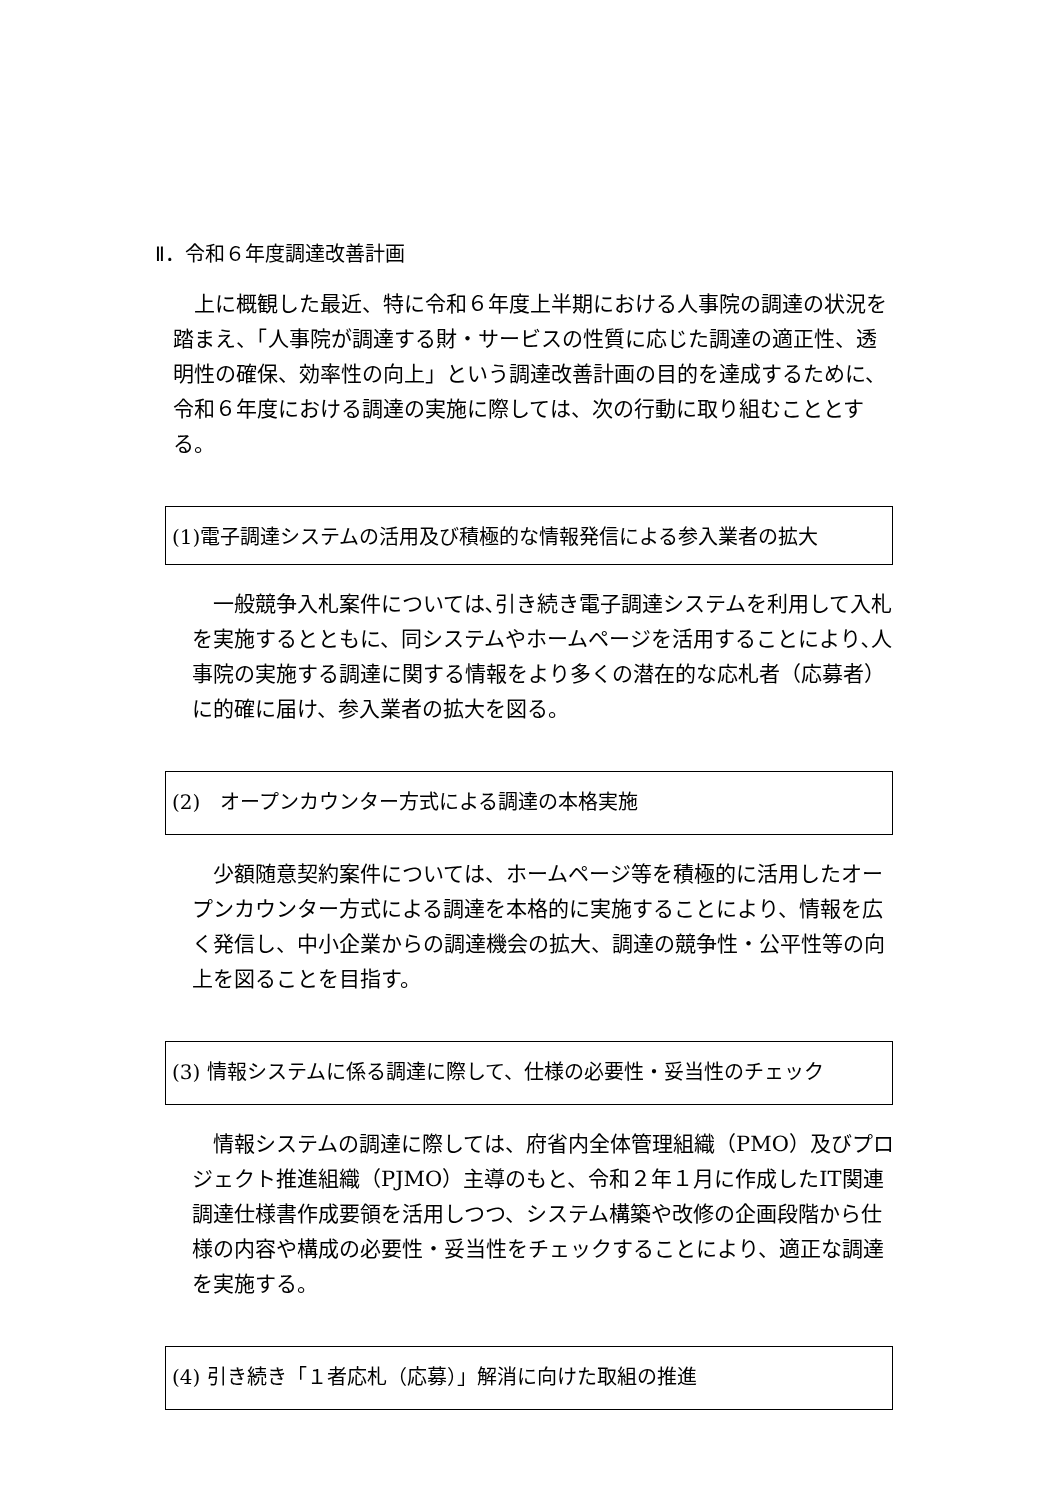Ⅱ．令和６年度調達改善計画
　上に概観した最近、特に令和６年度上半期における人事院の調達の状況を踏まえ、「人事院が調達する財・サービスの性質に応じた調達の適正性、透明性の確保、効率性の向上」という調達改善計画の目的を達成するために、令和６年度における調達の実施に際しては、次の行動に取り組むこととする。
(1)電子調達システムの活用及び積極的な情報発信による参入業者の拡大
　一般競争入札案件については､引き続き電子調達システムを利用して入札を実施するとともに、同システムやホームページを活用することにより､人事院の実施する調達に関する情報をより多くの潜在的な応札者（応募者）に的確に届け、参入業者の拡大を図る。
(2)　オープンカウンター方式による調達の本格実施
　少額随意契約案件については、ホームページ等を積極的に活用したオープンカウンター方式による調達を本格的に実施することにより、情報を広く発信し、中小企業からの調達機会の拡大、調達の競争性・公平性等の向上を図ることを目指す。
(3) 情報システムに係る調達に際して、仕様の必要性・妥当性のチェック
　情報システムの調達に際しては、府省内全体管理組織（PMO）及びプロジェクト推進組織（PJMO）主導のもと、令和２年１月に作成したIT関連調達仕様書作成要領を活用しつつ、システム構築や改修の企画段階から仕様の内容や構成の必要性・妥当性をチェックすることにより、適正な調達を実施する。
(4) 引き続き「１者応札（応募）」解消に向けた取組の推進